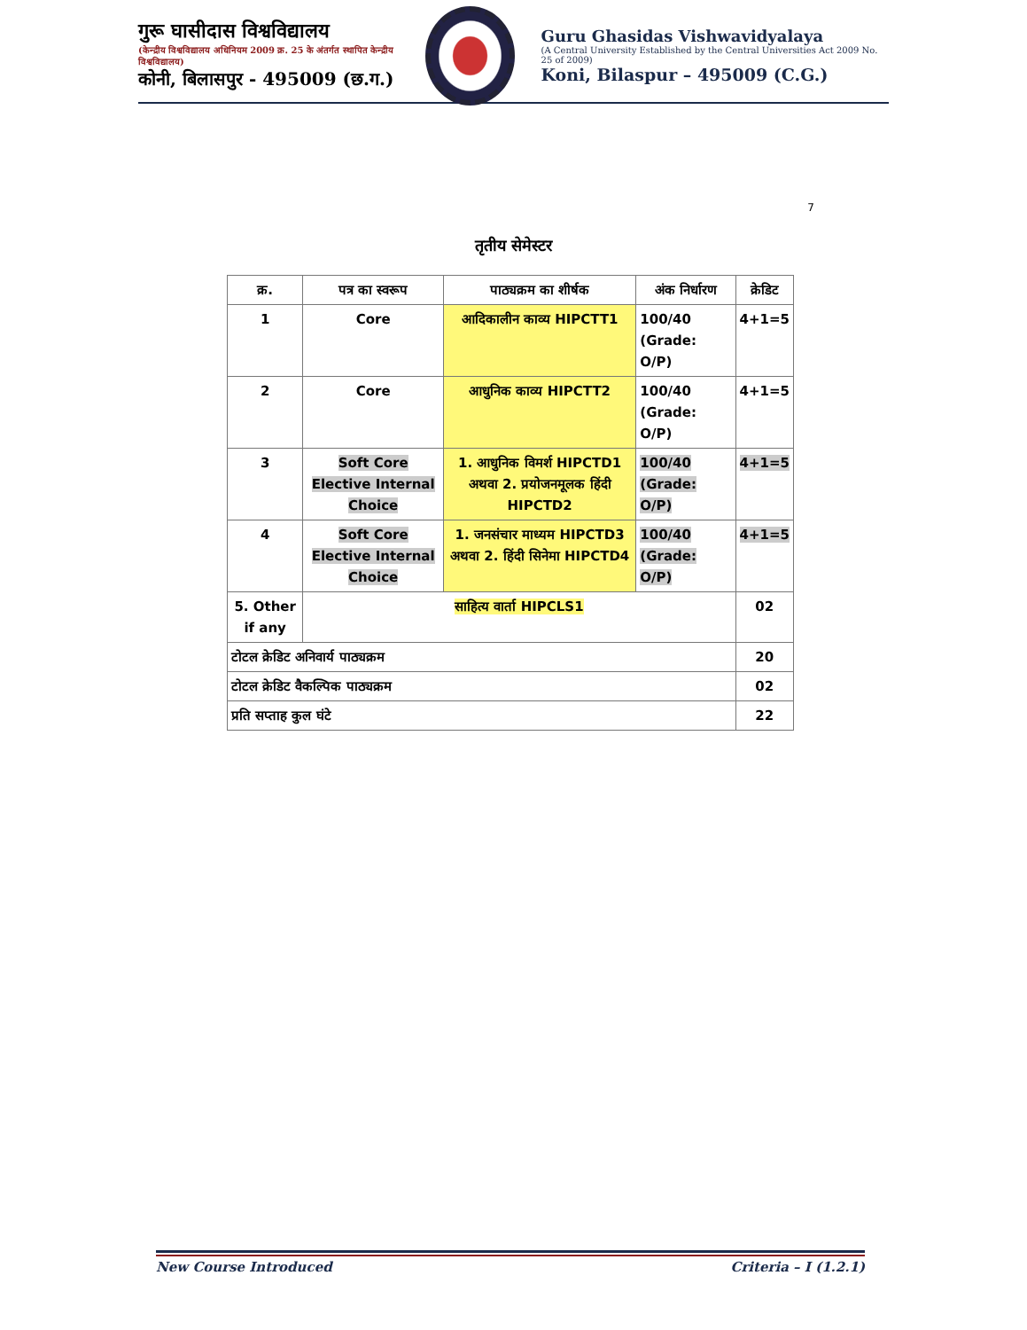गुरू घासीदास विश्वविद्यालय
(केन्द्रीय विश्वविद्यालय अधिनियम 2009 क्र. 25 के अंतर्गत स्थापित केन्द्रीय विश्वविद्यालय)
कोनी, बिलासपुर - 495009 (छ.ग.)
Guru Ghasidas Vishwavidyalaya
(A Central University Established by the Central Universities Act 2009 No. 25 of 2009)
Koni, Bilaspur – 495009 (C.G.)
7
तृतीय सेमेस्टर
| क्र. | पत्र का स्वरूप | पाठ्यक्रम का शीर्षक | अंक निर्धारण | क्रेडिट |
| --- | --- | --- | --- | --- |
| 1 | Core | आदिकालीन काव्य HIPCTT1 | 100/40 (Grade: O/P) | 4+1=5 |
| 2 | Core | आधुनिक काव्य HIPCTT2 | 100/40 (Grade: O/P) | 4+1=5 |
| 3 | Soft Core Elective Internal Choice | 1. आधुनिक विमर्श HIPCTD1 अथवा 2. प्रयोजनमूलक हिंदी HIPCTD2 | 100/40 (Grade: O/P) | 4+1=5 |
| 4 | Soft Core Elective Internal Choice | 1. जनसंचार माध्यम HIPCTD3 अथवा 2. हिंदी सिनेमा HIPCTD4 | 100/40 (Grade: O/P) | 4+1=5 |
| 5. Other if any | साहित्य वार्ता HIPCLS1 | | | 02 |
| टोटल क्रेडिट अनिवार्य पाठ्यक्रम | | | | 20 |
| टोटल क्रेडिट वैकल्पिक पाठ्यक्रम | | | | 02 |
| प्रति सप्ताह कुल घंटे | | | | 22 |
New Course Introduced Criteria – I (1.2.1)